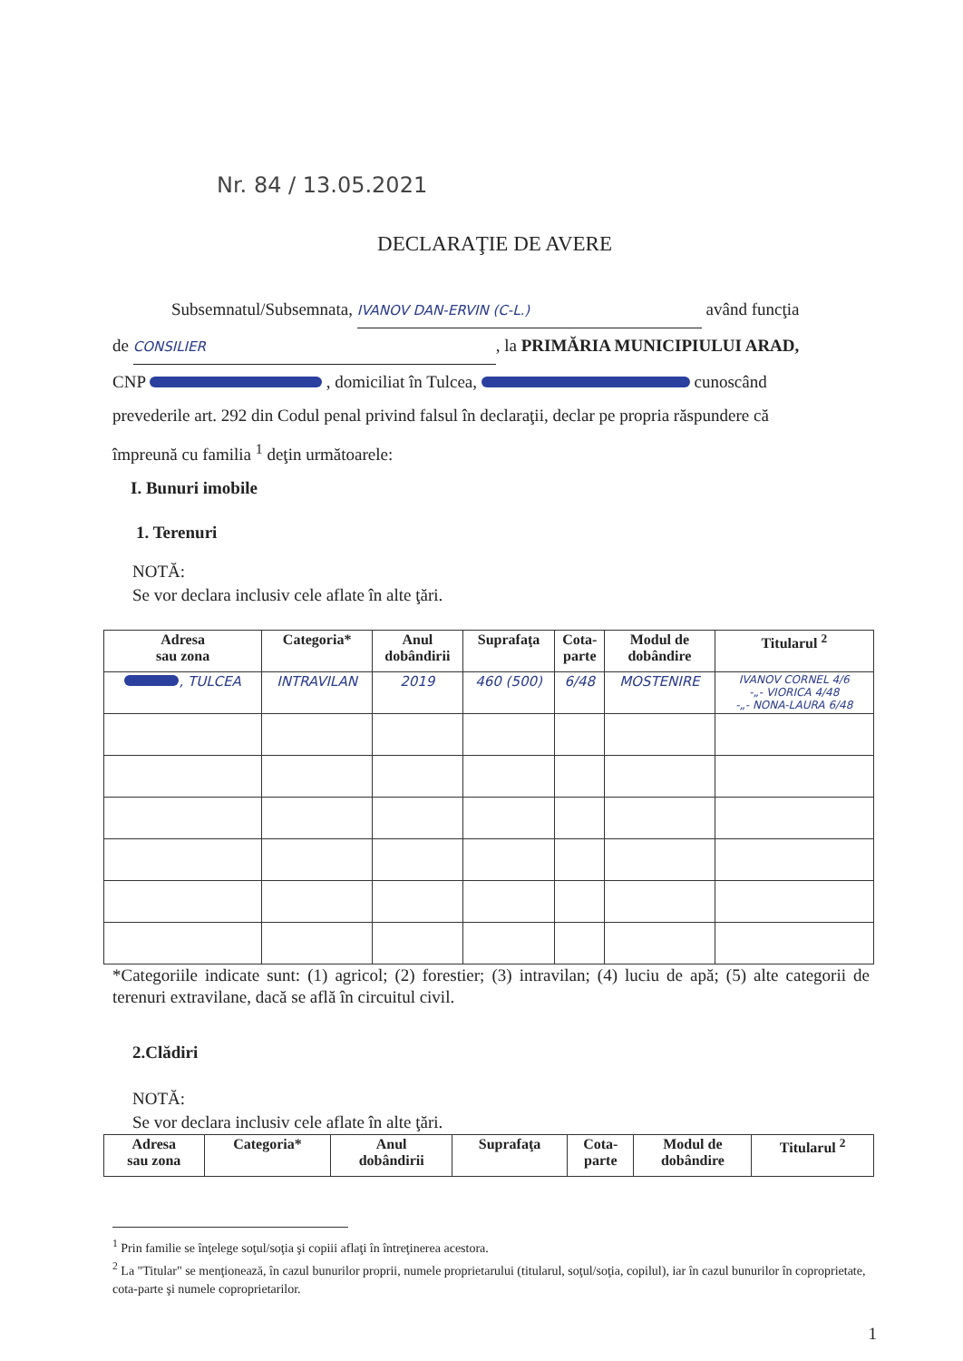Nr. 84 / 13.05.2021
DECLARAŢIE DE AVERE
Subsemnatul/Subsemnata, IVANOV DAN-ERVIN (C-L.) având funcţia
de CONSILIER, la PRIMĂRIA MUNICIPIULUI ARAD,
CNP , domiciliat în Tulcea, cunoscând
prevederile art. 292 din Codul penal privind falsul în declaraţii, declar pe propria răspundere că
împreună cu familia <sup>1</sup> deţin următoarele:
I. Bunuri imobile
1. Terenuri
NOTĂ:
Se vor declara inclusiv cele aflate în alte ţări.
| Adresa sau zona | Categoria* | Anul dobândirii | Suprafaţa | Cota- parte | Modul de dobândire | Titularul <sup>2</sup> |
| --- | --- | --- | --- | --- | --- | --- |
| , TULCEA | INTRAVILAN | 2019 | 460 (500) | 6/48 | MOSTENIRE | IVANOV CORNEL 4/6 -„- VIORICA 4/48 -„- NONA-LAURA 6/48 |
*Categoriile indicate sunt: (1) agricol; (2) forestier; (3) intravilan; (4) luciu de apă; (5) alte categorii de terenuri extravilane, dacă se află în circuitul civil.
2.Clădiri
NOTĂ:
Se vor declara inclusiv cele aflate în alte ţări.
| Adresa sau zona | Categoria* | Anul dobândirii | Suprafaţa | Cota- parte | Modul de dobândire | Titularul <sup>2</sup> |
| --- | --- | --- | --- | --- | --- | --- |
<sup>1</sup> Prin familie se înţelege soţul/soţia şi copiii aflaţi în întreţinerea acestora.
<sup>2</sup> La "Titular" se menţionează, în cazul bunurilor proprii, numele proprietarului (titularul, soţul/soţia, copilul), iar în cazul bunurilor în coproprietate, cota-parte şi numele coproprietarilor.
1